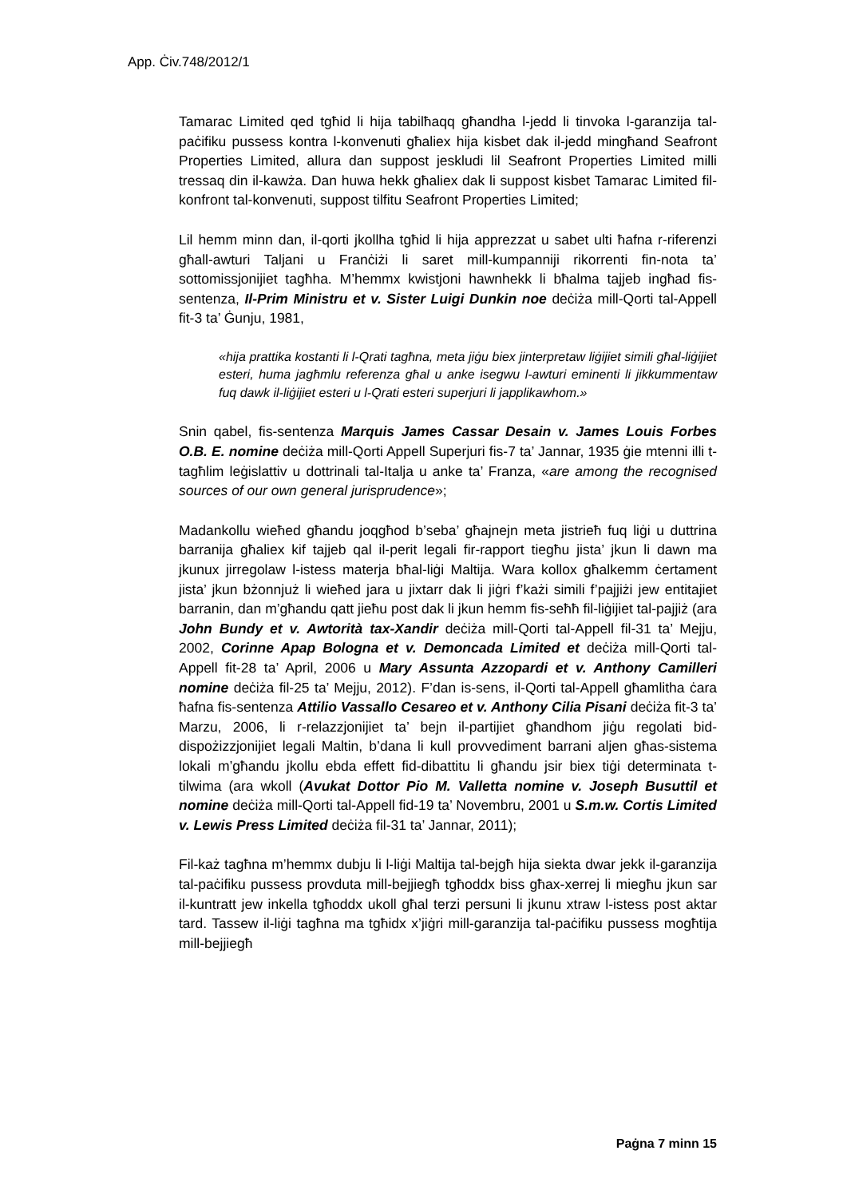App. Ċiv.748/2012/1
Tamarac Limited qed tgħid li hija tabilħaqq għandha l-jedd li tinvoka l-garanzija tal-paċifiku pussess kontra l-konvenuti għaliex hija kisbet dak il-jedd mingħand Seafront Properties Limited, allura dan suppost jeskludi lil Seafront Properties Limited milli tressaq din il-kawża. Dan huwa hekk għaliex dak li suppost kisbet Tamarac Limited fil-konfront tal-konvenuti, suppost tilfitu Seafront Properties Limited;
Lil hemm minn dan, il-qorti jkollha tgħid li hija apprezzat u sabet ulti ħafna r-riferenzi għall-awturi Taljani u Franċiżi li saret mill-kumpanniji rikorrenti fin-nota ta’ sottomissjonijiet tagħha. M’hemmx kwistjoni hawnhekk li bħalma tajjeb ingħad fis-sentenza, Il-Prim Ministru et v. Sister Luigi Dunkin noe deċiża mill-Qorti tal-Appell fit-3 ta’ Ġunju, 1981,
«hija prattika kostanti li l-Qrati tagħna, meta jiġu biex jinterpretaw liġijiet simili għal-liġijiet esteri, huma jagħmlu referenza għal u anke isegwu l-awturi eminenti li jikkummentaw fuq dawk il-liġijiet esteri u l-Qrati esteri superjuri li japplikawhom.»
Snin qabel, fis-sentenza Marquis James Cassar Desain v. James Louis Forbes O.B. E. nomine deċiża mill-Qorti Appell Superjuri fis-7 ta’ Jannar, 1935 ġie mtenni illi t-tagħlim leġislattiv u dottrinali tal-Italja u anke ta’ Franza, «are among the recognised sources of our own general jurisprudence»;
Madankollu wieħed għandu joqgħod b’seba’ għajnejn meta jistrieħ fuq liġi u duttrina barranija għaliex kif tajjeb qal il-perit legali fir-rapport tiegħu jista’ jkun li dawn ma jkunux jirregolaw l-istess materja bħal-liġi Maltija. Wara kollox għalkemm ċertament jista’ jkun bżonnjuż li wieħed jara u jixtarr dak li jiġri f’każi simili f’pajjiżi jew entitajiet barranin, dan m’għandu qatt jieħu post dak li jkun hemm fis-seħħ fil-liġijiet tal-pajjiż (ara John Bundy et v. Awtorità tax-Xandir deċiża mill-Qorti tal-Appell fil-31 ta’ Mejju, 2002, Corinne Apap Bologna et v. Demoncada Limited et deċiża mill-Qorti tal-Appell fit-28 ta’ April, 2006 u Mary Assunta Azzopardi et v. Anthony Camilleri nomine deċiża fil-25 ta’ Mejju, 2012). F’dan is-sens, il-Qorti tal-Appell għamlitha ċara ħafna fis-sentenza Attilio Vassallo Cesareo et v. Anthony Cilia Pisani deċiża fit-3 ta’ Marzu, 2006, li r-relazzjonijiet ta’ bejn il-partijiet għandhom jiġu regolati bid-dispożizzjonijiet legali Maltin, b’dana li kull provvediment barrani aljen għas-sistema lokali m’għandu jkollu ebda effett fid-dibattitu li għandu jsir biex tiġi determinata t-tilwima (ara wkoll (Avukat Dottor Pio M. Valletta nomine v. Joseph Busuttil et nomine deċiża mill-Qorti tal-Appell fid-19 ta’ Novembru, 2001 u S.m.w. Cortis Limited v. Lewis Press Limited deċiża fil-31 ta’ Jannar, 2011);
Fil-każ tagħna m’hemmx dubju li l-liġi Maltija tal-bejgħ hija siekta dwar jekk il-garanzija tal-paċifiku pussess provduta mill-bejjiegħ tgħoddx biss għax-xerrej li miegħu jkun sar il-kuntratt jew inkella tgħoddx ukoll għal terzi persuni li jkunu xtraw l-istess post aktar tard. Tassew il-liġi tagħna ma tgħidx x’jiġri mill-garanzija tal-paċifiku pussess mogħtija mill-bejjiegħ
Paġna 7 minn 15